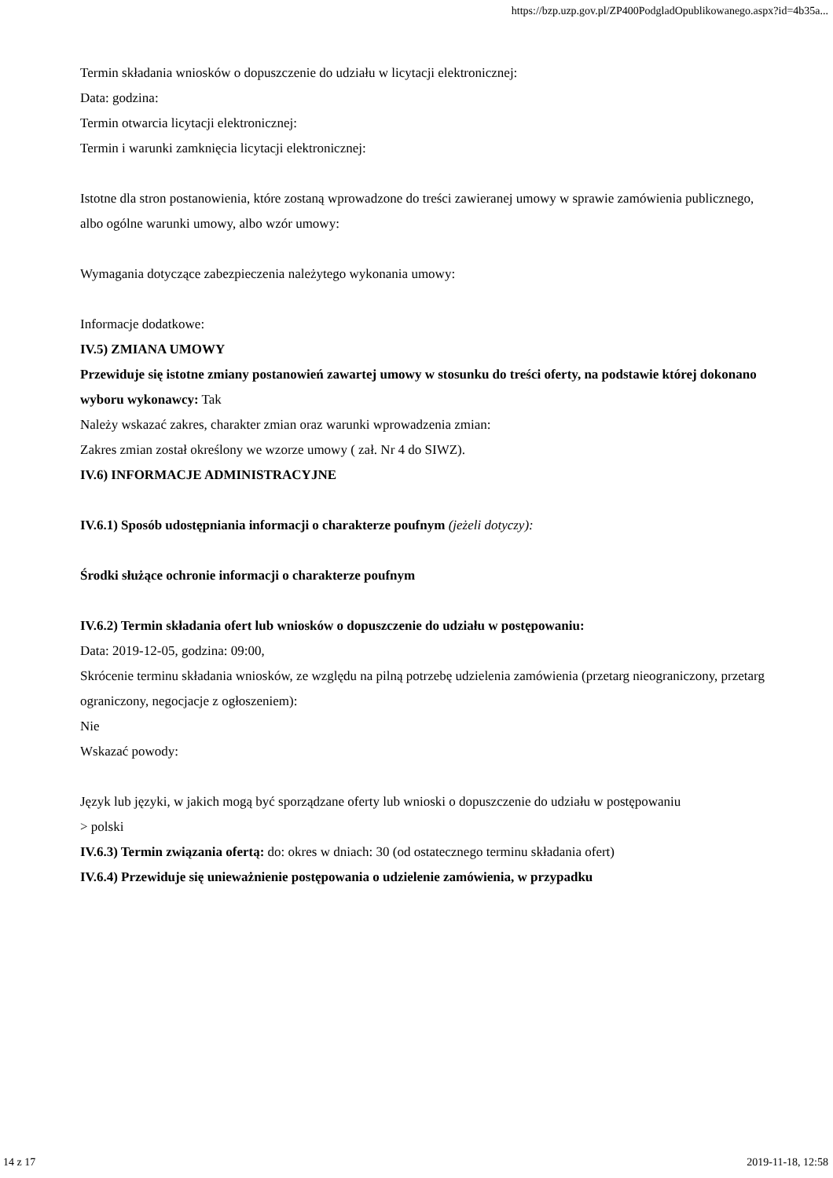https://bzp.uzp.gov.pl/ZP400PodgladOpublikowanego.aspx?id=4b35a...
Termin składania wniosków o dopuszczenie do udziału w licytacji elektronicznej:
Data: godzina:
Termin otwarcia licytacji elektronicznej:
Termin i warunki zamknięcia licytacji elektronicznej:
Istotne dla stron postanowienia, które zostaną wprowadzone do treści zawieranej umowy w sprawie zamówienia publicznego, albo ogólne warunki umowy, albo wzór umowy:
Wymagania dotyczące zabezpieczenia należytego wykonania umowy:
Informacje dodatkowe:
IV.5) ZMIANA UMOWY
Przewiduje się istotne zmiany postanowień zawartej umowy w stosunku do treści oferty, na podstawie której dokonano wyboru wykonawcy: Tak
Należy wskazać zakres, charakter zmian oraz warunki wprowadzenia zmian:
Zakres zmian został określony we wzorze umowy ( zał. Nr 4 do SIWZ).
IV.6) INFORMACJE ADMINISTRACYJNE
IV.6.1) Sposób udostępniania informacji o charakterze poufnym (jeżeli dotyczy):
Środki służące ochronie informacji o charakterze poufnym
IV.6.2) Termin składania ofert lub wniosków o dopuszczenie do udziału w postępowaniu:
Data: 2019-12-05, godzina: 09:00,
Skrócenie terminu składania wniosków, ze względu na pilną potrzebę udzielenia zamówienia (przetarg nieograniczony, przetarg ograniczony, negocjacje z ogłoszeniem):
Nie
Wskazać powody:
Język lub języki, w jakich mogą być sporządzane oferty lub wnioski o dopuszczenie do udziału w postępowaniu
> polski
IV.6.3) Termin związania ofertą: do: okres w dniach: 30 (od ostatecznego terminu składania ofert)
IV.6.4) Przewiduje się unieważnienie postępowania o udzielenie zamówienia, w przypadku
14 z 17 2019-11-18, 12:58